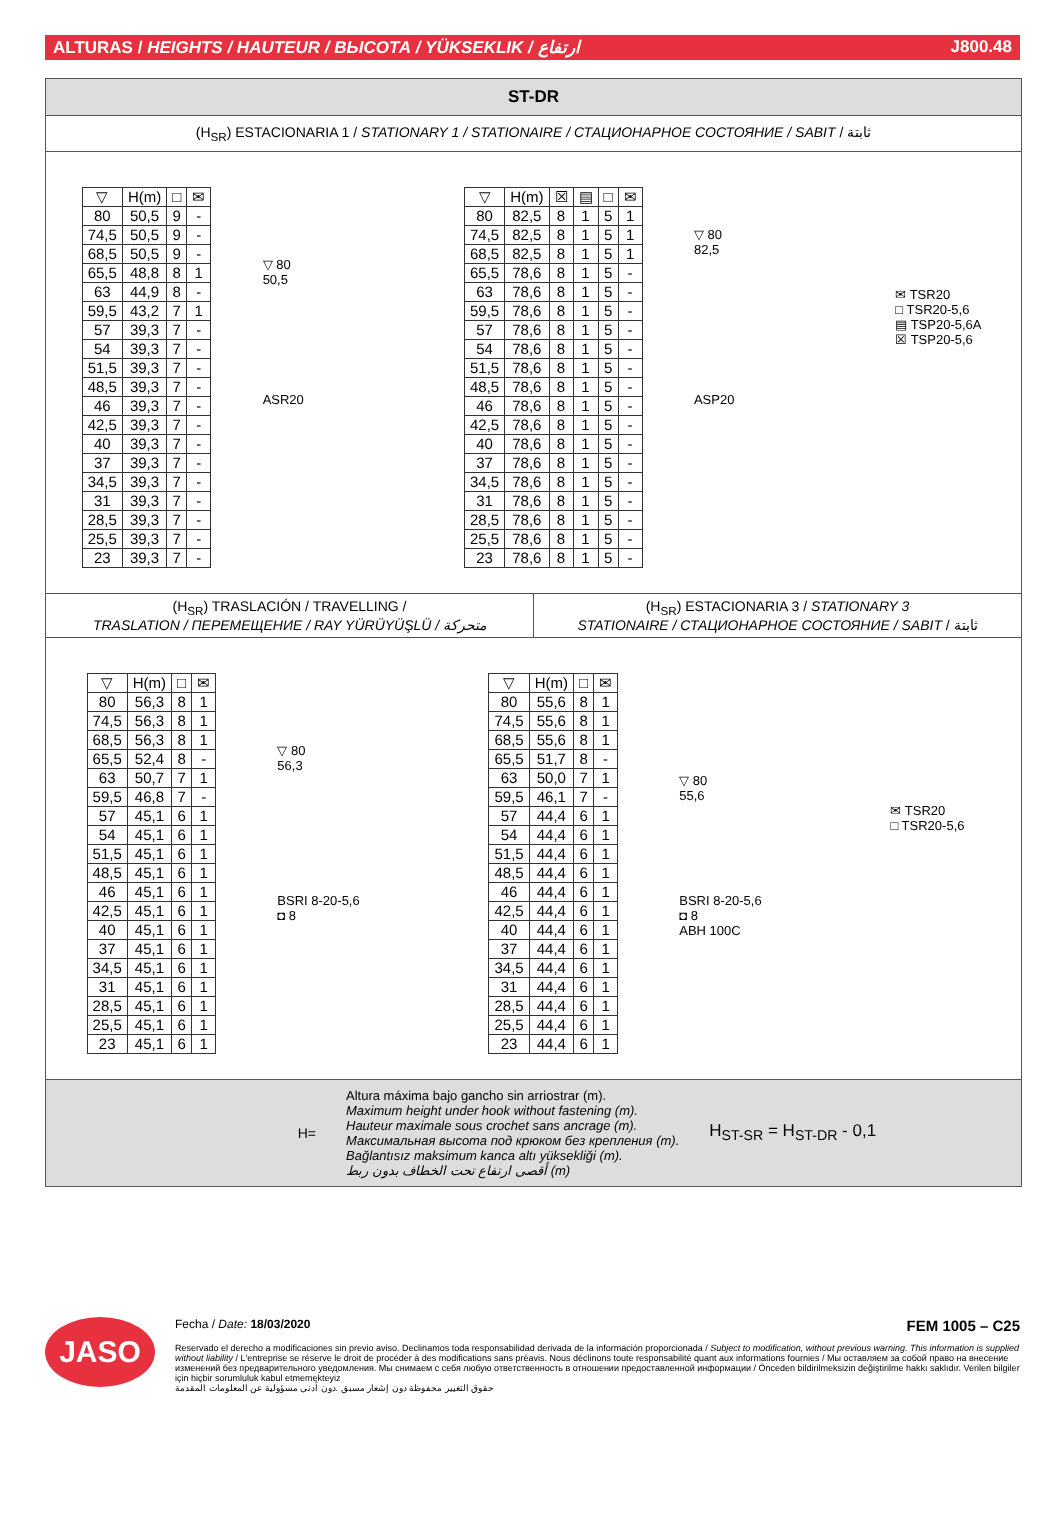ALTURAS / HEIGHTS / HAUTEUR / ВЫСОТА / YÜKSEKLIK / ارتفاع J800.48
ST-DR
(H<sub>SR</sub>) ESTACIONARIA 1 / STATIONARY 1 / STATIONAIRE / СТАЦИОНАРНОЕ СОСТОЯНИЕ / SABIT / ثابتة
| ▽ | H(m) | □ | ✉ |
| --- | --- | --- | --- |
| 80 | 50,5 | 9 | - |
| 74,5 | 50,5 | 9 | - |
| 68,5 | 50,5 | 9 | - |
| 65,5 | 48,8 | 8 | 1 |
| 63 | 44,9 | 8 | - |
| 59,5 | 43,2 | 7 | 1 |
| 57 | 39,3 | 7 | - |
| 54 | 39,3 | 7 | - |
| 51,5 | 39,3 | 7 | - |
| 48,5 | 39,3 | 7 | - |
| 46 | 39,3 | 7 | - |
| 42,5 | 39,3 | 7 | - |
| 40 | 39,3 | 7 | - |
| 37 | 39,3 | 7 | - |
| 34,5 | 39,3 | 7 | - |
| 31 | 39,3 | 7 | - |
| 28,5 | 39,3 | 7 | - |
| 25,5 | 39,3 | 7 | - |
| 23 | 39,3 | 7 | - |
▽ 80
50,5
ASR20
| ▽ | H(m) | ☒ | ▤ | □ | ✉ |
| --- | --- | --- | --- | --- | --- |
| 80 | 82,5 | 8 | 1 | 5 | 1 |
| 74,5 | 82,5 | 8 | 1 | 5 | 1 |
| 68,5 | 82,5 | 8 | 1 | 5 | 1 |
| 65,5 | 78,6 | 8 | 1 | 5 | - |
| 63 | 78,6 | 8 | 1 | 5 | - |
| 59,5 | 78,6 | 8 | 1 | 5 | - |
| 57 | 78,6 | 8 | 1 | 5 | - |
| 54 | 78,6 | 8 | 1 | 5 | - |
| 51,5 | 78,6 | 8 | 1 | 5 | - |
| 48,5 | 78,6 | 8 | 1 | 5 | - |
| 46 | 78,6 | 8 | 1 | 5 | - |
| 42,5 | 78,6 | 8 | 1 | 5 | - |
| 40 | 78,6 | 8 | 1 | 5 | - |
| 37 | 78,6 | 8 | 1 | 5 | - |
| 34,5 | 78,6 | 8 | 1 | 5 | - |
| 31 | 78,6 | 8 | 1 | 5 | - |
| 28,5 | 78,6 | 8 | 1 | 5 | - |
| 25,5 | 78,6 | 8 | 1 | 5 | - |
| 23 | 78,6 | 8 | 1 | 5 | - |
▽ 80
82,5
ASP20
✉ TSR20
□ TSR20-5,6
▤ TSP20-5,6A
☒ TSP20-5,6
(H<sub>SR</sub>) TRASLACIÓN / TRAVELLING /
TRASLATION / ПЕРЕМЕЩЕНИЕ / RAY YÜRÜYÜŞLÜ / متحركة
(H<sub>SR</sub>) ESTACIONARIA 3 / STATIONARY 3
STATIONAIRE / СТАЦИОНАРНОЕ СОСТОЯНИЕ / SABIT / ثابتة
| ▽ | H(m) | □ | ✉ |
| --- | --- | --- | --- |
| 80 | 56,3 | 8 | 1 |
| 74,5 | 56,3 | 8 | 1 |
| 68,5 | 56,3 | 8 | 1 |
| 65,5 | 52,4 | 8 | - |
| 63 | 50,7 | 7 | 1 |
| 59,5 | 46,8 | 7 | - |
| 57 | 45,1 | 6 | 1 |
| 54 | 45,1 | 6 | 1 |
| 51,5 | 45,1 | 6 | 1 |
| 48,5 | 45,1 | 6 | 1 |
| 46 | 45,1 | 6 | 1 |
| 42,5 | 45,1 | 6 | 1 |
| 40 | 45,1 | 6 | 1 |
| 37 | 45,1 | 6 | 1 |
| 34,5 | 45,1 | 6 | 1 |
| 31 | 45,1 | 6 | 1 |
| 28,5 | 45,1 | 6 | 1 |
| 25,5 | 45,1 | 6 | 1 |
| 23 | 45,1 | 6 | 1 |
▽ 80
56,3
BSRI 8-20-5,6
◘ 8
| ▽ | H(m) | □ | ✉ |
| --- | --- | --- | --- |
| 80 | 55,6 | 8 | 1 |
| 74,5 | 55,6 | 8 | 1 |
| 68,5 | 55,6 | 8 | 1 |
| 65,5 | 51,7 | 8 | - |
| 63 | 50,0 | 7 | 1 |
| 59,5 | 46,1 | 7 | - |
| 57 | 44,4 | 6 | 1 |
| 54 | 44,4 | 6 | 1 |
| 51,5 | 44,4 | 6 | 1 |
| 48,5 | 44,4 | 6 | 1 |
| 46 | 44,4 | 6 | 1 |
| 42,5 | 44,4 | 6 | 1 |
| 40 | 44,4 | 6 | 1 |
| 37 | 44,4 | 6 | 1 |
| 34,5 | 44,4 | 6 | 1 |
| 31 | 44,4 | 6 | 1 |
| 28,5 | 44,4 | 6 | 1 |
| 25,5 | 44,4 | 6 | 1 |
| 23 | 44,4 | 6 | 1 |
▽ 80
55,6
BSRI 8-20-5,6
◘ 8
ABH 100C
✉ TSR20
□ TSR20-5,6
H=
Altura máxima bajo gancho sin arriostrar (m).
Maximum height under hook without fastening (m).
Hauteur maximale sous crochet sans ancrage (m).
Максимальная высота под крюком без крепления (m).
Bağlantısız maksimum kanca altı yüksekliği (m).
أقصى ارتفاع تحت الخطاف بدون ربط (m)
H<sub>ST-SR</sub> = H<sub>ST-DR</sub> - 0,1
JASO
Fecha / Date: 18/03/2020 FEM 1005 – C25
Reservado el derecho a modificaciones sin previo aviso. Declinamos toda responsabilidad derivada de la información proporcionada / Subject to modification, without previous warning. This information is supplied without liability / L'entreprise se réserve le droit de procéder à des modifications sans préavis. Nous déclinons toute responsabilité quant aux informations fournies / Мы оставляем за собой право на внесение изменений без предварительного уведомления. Мы снимаем с себя любую ответственность в отношении предоставленной информации / Önceden bildirilmeksizin değiştirilme hakkı saklıdır. Verilen bilgiler için hiçbir sorumluluk kabul etmemekteyiz
حقوق التغيير محفوظة دون إشعار مسبق .دون أدنى مسؤولية عن المعلومات المقدمة